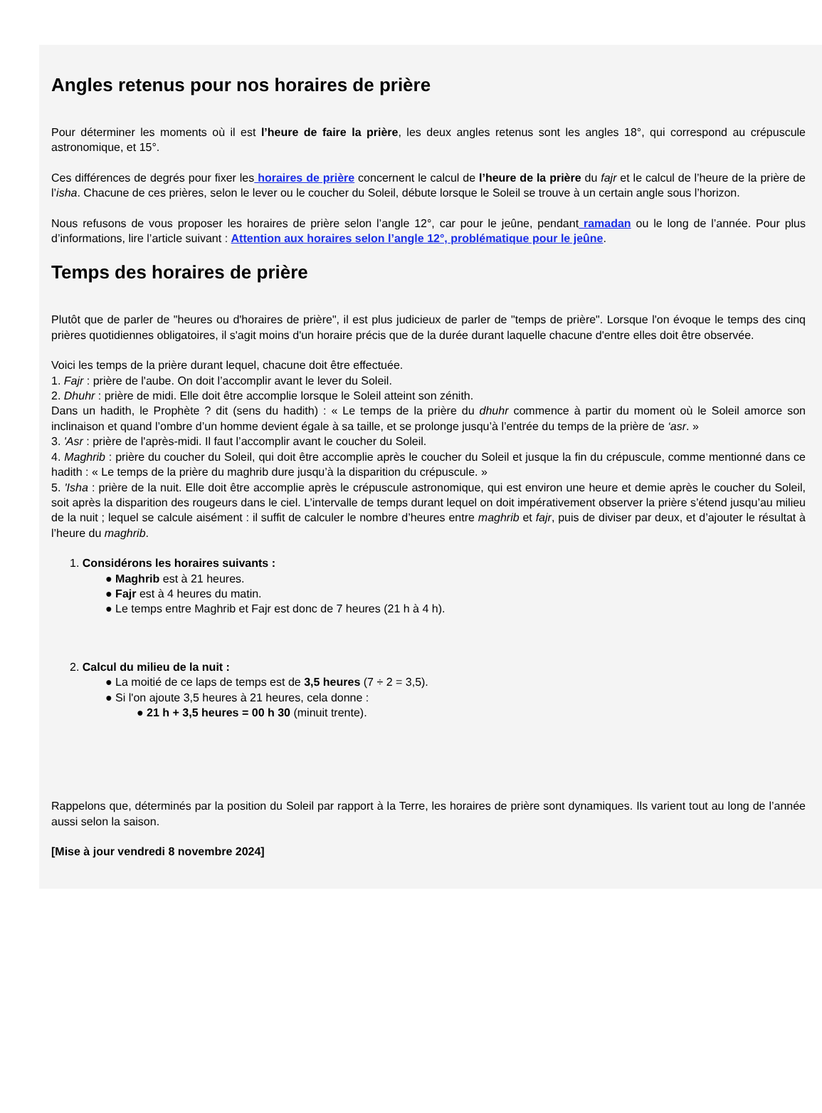Angles retenus pour nos horaires de prière
Pour déterminer les moments où il est l’heure de faire la prière, les deux angles retenus sont les angles 18°, qui correspond au crépuscule astronomique, et 15°.
Ces différences de degrés pour fixer les horaires de prière concernent le calcul de l’heure de la prière du fajr et le calcul de l’heure de la prière de l’isha. Chacune de ces prières, selon le lever ou le coucher du Soleil, débute lorsque le Soleil se trouve à un certain angle sous l’horizon.
Nous refusons de vous proposer les horaires de prière selon l’angle 12°, car pour le jeûne, pendant ramadan ou le long de l’année. Pour plus d’informations, lire l’article suivant : Attention aux horaires selon l’angle 12°, problématique pour le jeûne.
Temps des horaires de prière
Plutôt que de parler de "heures ou d'horaires de prière", il est plus judicieux de parler de "temps de prière". Lorsque l'on évoque le temps des cinq prières quotidiennes obligatoires, il s'agit moins d'un horaire précis que de la durée durant laquelle chacune d'entre elles doit être observée.
Voici les temps de la prière durant lequel, chacune doit être effectuée.
1. Fajr : prière de l'aube. On doit l’accomplir avant le lever du Soleil.
2. Dhuhr : prière de midi. Elle doit être accomplie lorsque le Soleil atteint son zénith.
Dans un hadith, le Prophète ? dit (sens du hadith) : « Le temps de la prière du dhuhr commence à partir du moment où le Soleil amorce son inclinaison et quand l’ombre d’un homme devient égale à sa taille, et se prolonge jusqu’à l’entrée du temps de la prière de ‘asr. »
3. 'Asr : prière de l'après-midi. Il faut l’accomplir avant le coucher du Soleil.
4. Maghrib : prière du coucher du Soleil, qui doit être accomplie après le coucher du Soleil et jusque la fin du crépuscule, comme mentionné dans ce hadith : « Le temps de la prière du maghrib dure jusqu’à la disparition du crépuscule. »
5. 'Isha : prière de la nuit. Elle doit être accomplie après le crépuscule astronomique, qui est environ une heure et demie après le coucher du Soleil, soit après la disparition des rougeurs dans le ciel. L’intervalle de temps durant lequel on doit impérativement observer la prière s’étend jusqu’au milieu de la nuit ; lequel se calcule aisément : il suffit de calculer le nombre d’heures entre maghrib et fajr, puis de diviser par deux, et d’ajouter le résultat à l’heure du maghrib.
1. Considérons les horaires suivants :
● Maghrib est à 21 heures.
● Fajr est à 4 heures du matin.
● Le temps entre Maghrib et Fajr est donc de 7 heures (21 h à 4 h).
2. Calcul du milieu de la nuit :
● La moitié de ce laps de temps est de 3,5 heures (7 ÷ 2 = 3,5).
● Si l'on ajoute 3,5 heures à 21 heures, cela donne :
● 21 h + 3,5 heures = 00 h 30 (minuit trente).
Rappelons que, déterminés par la position du Soleil par rapport à la Terre, les horaires de prière sont dynamiques. Ils varient tout au long de l’année aussi selon la saison.
[Mise à jour vendredi 8 novembre 2024]